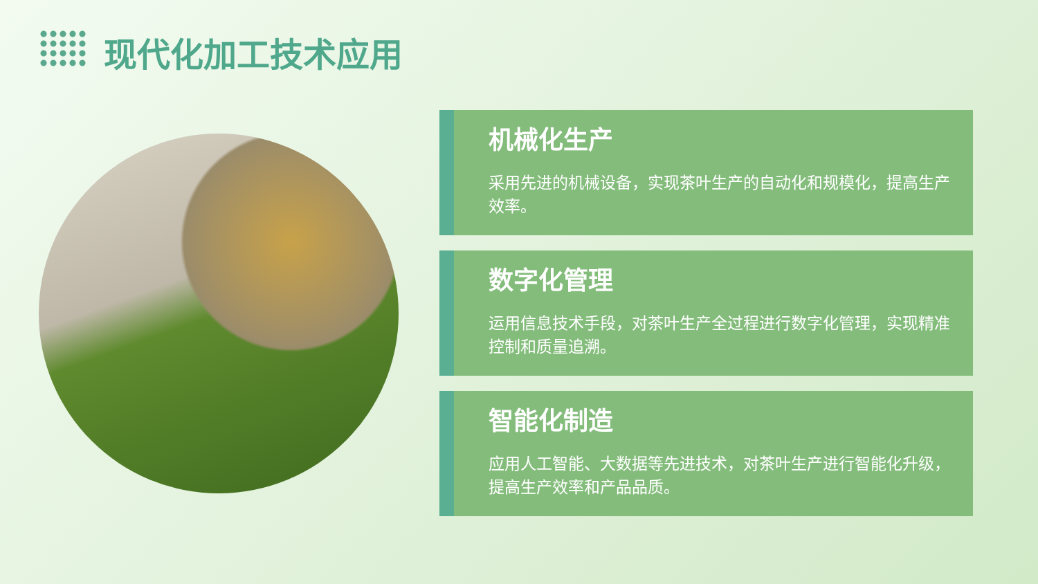现代化加工技术应用
机械化生产
采用先进的机械设备，实现茶叶生产的自动化和规模化，提高生产效率。
数字化管理
运用信息技术手段，对茶叶生产全过程进行数字化管理，实现精准控制和质量追溯。
智能化制造
应用人工智能、大数据等先进技术，对茶叶生产进行智能化升级，提高生产效率和产品品质。